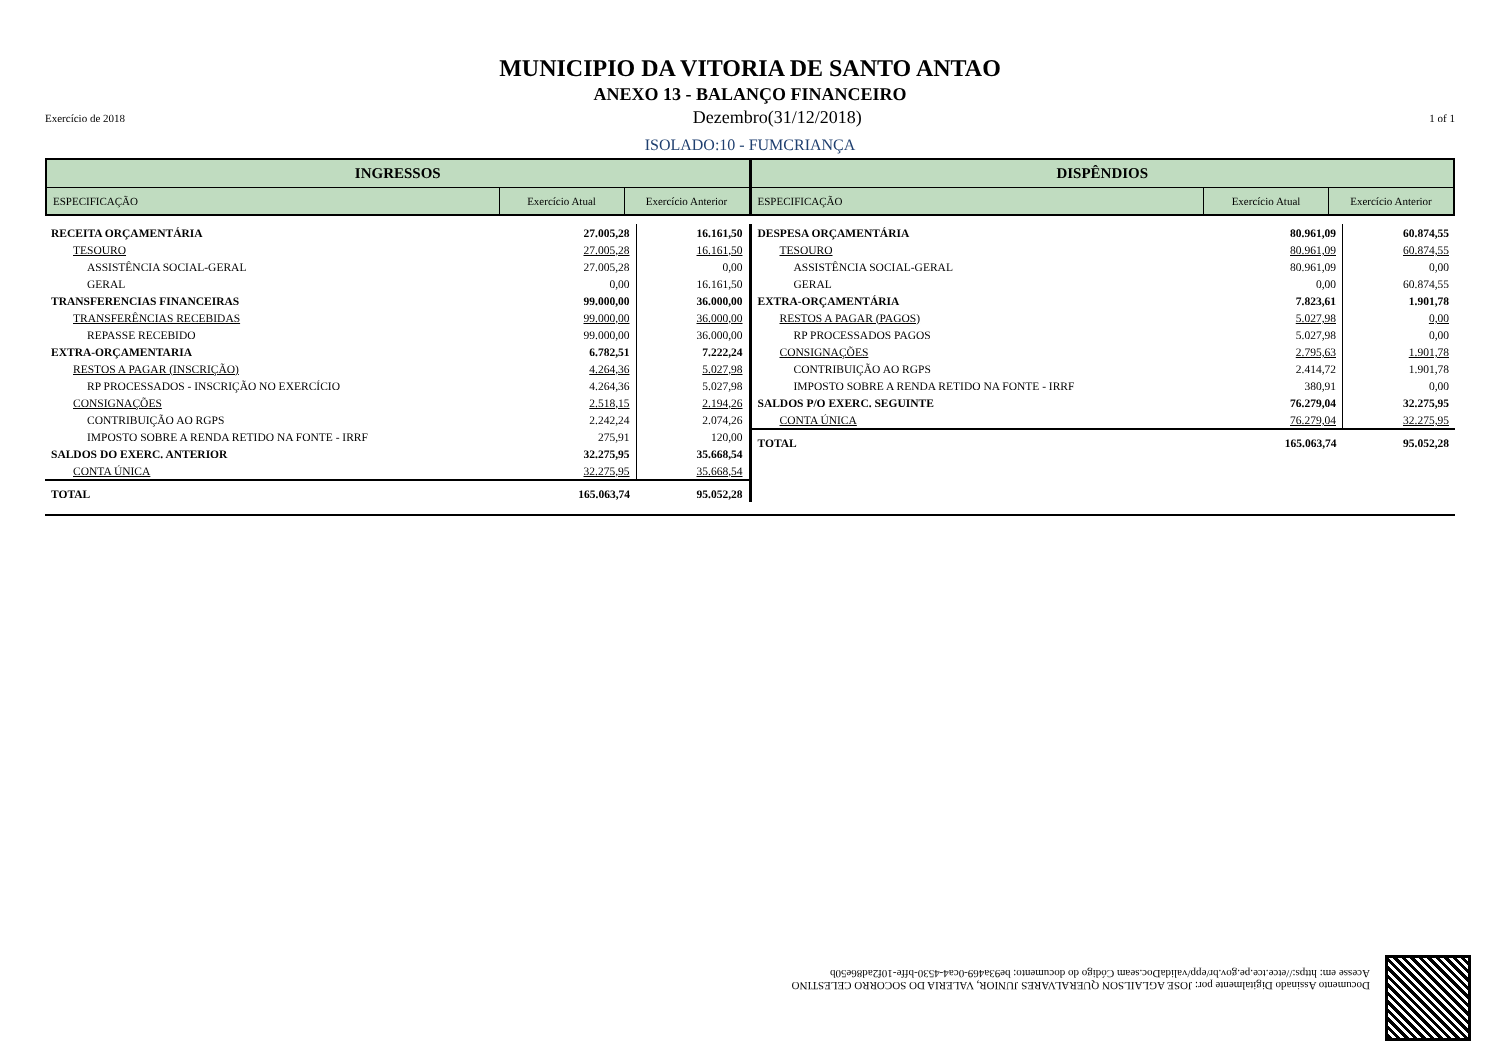MUNICIPIO DA VITORIA DE SANTO ANTAO
ANEXO 13 - BALANÇO FINANCEIRO
Exercício de 2018 Dezembro(31/12/2018) 1 of 1
ISOLADO:10 - FUMCRIANÇA
INGRESSOS
ESPECIFICAÇÃO Exercício Atual Exercício Anterior
DISPÊNDIOS
ESPECIFICAÇÃO Exercício Atual Exercício Anterior
| RECEITA ORÇAMENTÁRIA | 27.005,28 | 16.161,50 |
| TESOURO | 27.005,28 | 16.161,50 |
| ASSISTÊNCIA SOCIAL-GERAL | 27.005,28 | 0,00 |
| GERAL | 0,00 | 16.161,50 |
| TRANSFERENCIAS FINANCEIRAS | 99.000,00 | 36.000,00 |
| TRANSFERÊNCIAS RECEBIDAS | 99.000,00 | 36.000,00 |
| REPASSE RECEBIDO | 99.000,00 | 36.000,00 |
| EXTRA-ORÇAMENTARIA | 6.782,51 | 7.222,24 |
| RESTOS A PAGAR (INSCRIÇÃO) | 4.264,36 | 5.027,98 |
| RP PROCESSADOS - INSCRIÇÃO NO EXERCÍCIO | 4.264,36 | 5.027,98 |
| CONSIGNAÇÕES | 2.518,15 | 2.194,26 |
| CONTRIBUIÇÃO AO RGPS | 2.242,24 | 2.074,26 |
| IMPOSTO SOBRE A RENDA RETIDO NA FONTE - IRRF | 275,91 | 120,00 |
| SALDOS DO EXERC. ANTERIOR | 32.275,95 | 35.668,54 |
| CONTA ÚNICA | 32.275,95 | 35.668,54 |
| TOTAL | 165.063,74 | 95.052,28 |
| DESPESA ORÇAMENTÁRIA | 80.961,09 | 60.874,55 |
| TESOURO | 80.961,09 | 60.874,55 |
| ASSISTÊNCIA SOCIAL-GERAL | 80.961,09 | 0,00 |
| GERAL | 0,00 | 60.874,55 |
| EXTRA-ORÇAMENTÁRIA | 7.823,61 | 1.901,78 |
| RESTOS A PAGAR (PAGOS) | 5.027,98 | 0,00 |
| RP PROCESSADOS PAGOS | 5.027,98 | 0,00 |
| CONSIGNAÇÕES | 2.795,63 | 1.901,78 |
| CONTRIBUIÇÃO AO RGPS | 2.414,72 | 1.901,78 |
| IMPOSTO SOBRE A RENDA RETIDO NA FONTE - IRRF | 380,91 | 0,00 |
| SALDOS P/O EXERC. SEGUINTE | 76.279,04 | 32.275,95 |
| CONTA ÚNICA | 76.279,04 | 32.275,95 |
| TOTAL | 165.063,74 | 95.052,28 |
Documento Assinado Digitalmente por: JOSE AGLAILSON QUERALVARES JUNIOR, VALERIA DO SOCORRO CELESTINO
Acesse em: https://etce.tce.pe.gov.br/epp/validaDoc.seam Código do documento: be93a469-0ca4-4530-bffe-10f2ad86e50b